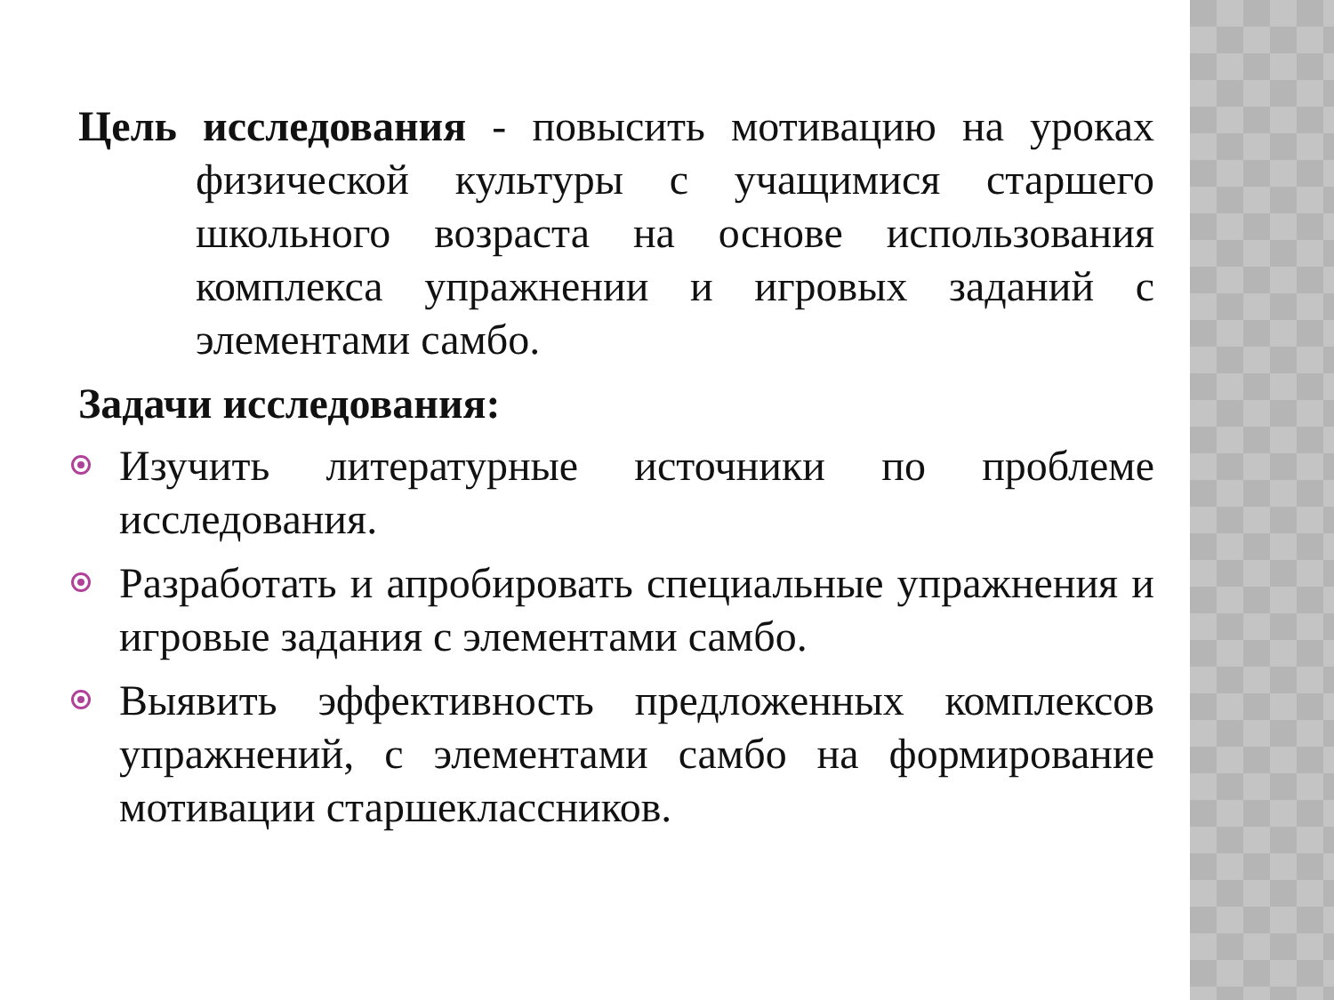Цель исследования - повысить мотивацию на уроках физической культуры с учащимися старшего школьного возраста на основе использования комплекса упражнении и игровых заданий с элементами самбо.
Задачи исследования:
Изучить литературные источники по проблеме исследования.
Разработать и апробировать специальные упражнения и игровые задания с элементами самбо.
Выявить эффективность предложенных комплексов упражнений, с элементами самбо на формирование мотивации старшеклассников.